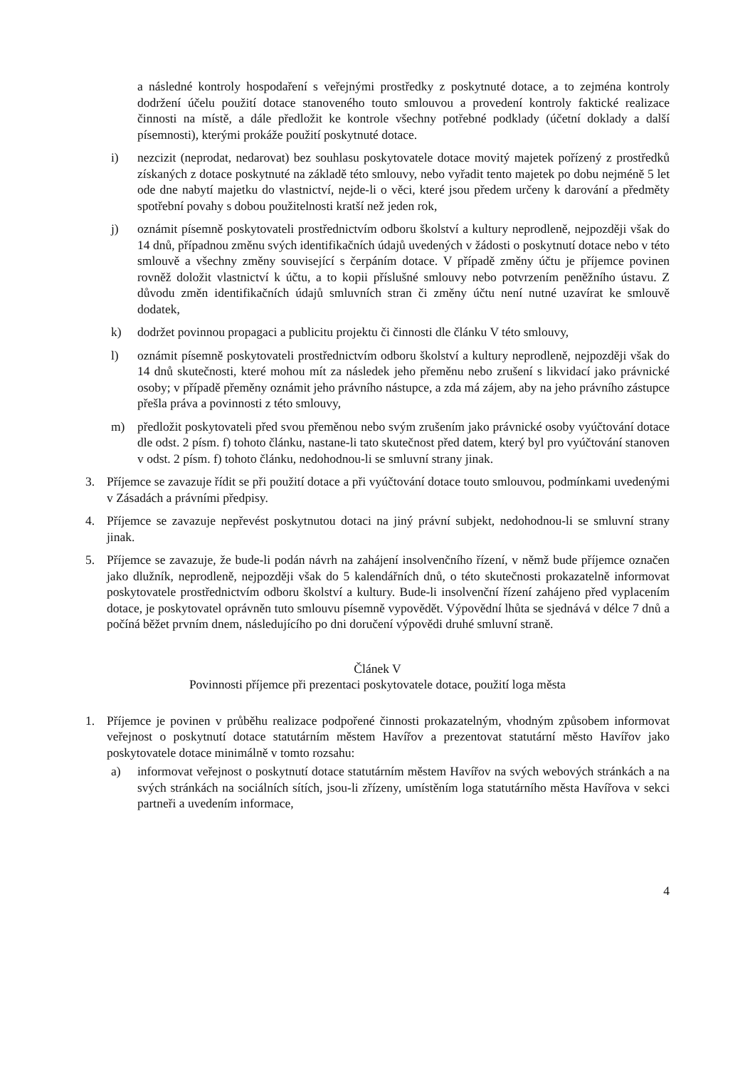a následné kontroly hospodaření s veřejnými prostředky z poskytnuté dotace, a to zejména kontroly dodržení účelu použití dotace stanoveného touto smlouvou a provedení kontroly faktické realizace činnosti na místě, a dále předložit ke kontrole všechny potřebné podklady (účetní doklady a další písemnosti), kterými prokáže použití poskytnuté dotace.
i) nezcizit (neprodat, nedarovat) bez souhlasu poskytovatele dotace movitý majetek pořízený z prostředků získaných z dotace poskytnuté na základě této smlouvy, nebo vyřadit tento majetek po dobu nejméně 5 let ode dne nabytí majetku do vlastnictví, nejde-li o věci, které jsou předem určeny k darování a předměty spotřební povahy s dobou použitelnosti kratší než jeden rok,
j) oznámit písemně poskytovateli prostřednictvím odboru školství a kultury neprodleně, nejpozději však do 14 dnů, případnou změnu svých identifikačních údajů uvedených v žádosti o poskytnutí dotace nebo v této smlouvě a všechny změny související s čerpáním dotace. V případě změny účtu je příjemce povinen rovněž doložit vlastnictví k účtu, a to kopii příslušné smlouvy nebo potvrzením peněžního ústavu. Z důvodu změn identifikačních údajů smluvních stran či změny účtu není nutné uzavírat ke smlouvě dodatek,
k) dodržet povinnou propagaci a publicitu projektu či činnosti dle článku V této smlouvy,
l) oznámit písemně poskytovateli prostřednictvím odboru školství a kultury neprodleně, nejpozději však do 14 dnů skutečnosti, které mohou mít za následek jeho přeměnu nebo zrušení s likvidací jako právnické osoby; v případě přeměny oznámit jeho právního nástupce, a zda má zájem, aby na jeho právního zástupce přešla práva a povinnosti z této smlouvy,
m) předložit poskytovateli před svou přeměnou nebo svým zrušením jako právnické osoby vyúčtování dotace dle odst. 2 písm. f) tohoto článku, nastane-li tato skutečnost před datem, který byl pro vyúčtování stanoven v odst. 2 písm. f) tohoto článku, nedohodnou-li se smluvní strany jinak.
3. Příjemce se zavazuje řídit se při použití dotace a při vyúčtování dotace touto smlouvou, podmínkami uvedenými v Zásadách a právními předpisy.
4. Příjemce se zavazuje nepřevést poskytnutou dotaci na jiný právní subjekt, nedohodnou-li se smluvní strany jinak.
5. Příjemce se zavazuje, že bude-li podán návrh na zahájení insolvenčního řízení, v němž bude příjemce označen jako dlužník, neprodleně, nejpozději však do 5 kalendářních dnů, o této skutečnosti prokazatelně informovat poskytovatele prostřednictvím odboru školství a kultury. Bude-li insolvenční řízení zahájeno před vyplacením dotace, je poskytovatel oprávněn tuto smlouvu písemně vypovědět. Výpovědní lhůta se sjednává v délce 7 dnů a počíná běžet prvním dnem, následujícího po dni doručení výpovědi druhé smluvní straně.
Článek V
Povinnosti příjemce při prezentaci poskytovatele dotace, použití loga města
1. Příjemce je povinen v průběhu realizace podpořené činnosti prokazatelným, vhodným způsobem informovat veřejnost o poskytnutí dotace statutárním městem Havířov a prezentovat statutární město Havířov jako poskytovatele dotace minimálně v tomto rozsahu:
a) informovat veřejnost o poskytnutí dotace statutárním městem Havířov na svých webových stránkách a na svých stránkách na sociálních sítích, jsou-li zřízeny, umístěním loga statutárního města Havířova v sekci partneři a uvedením informace,
4